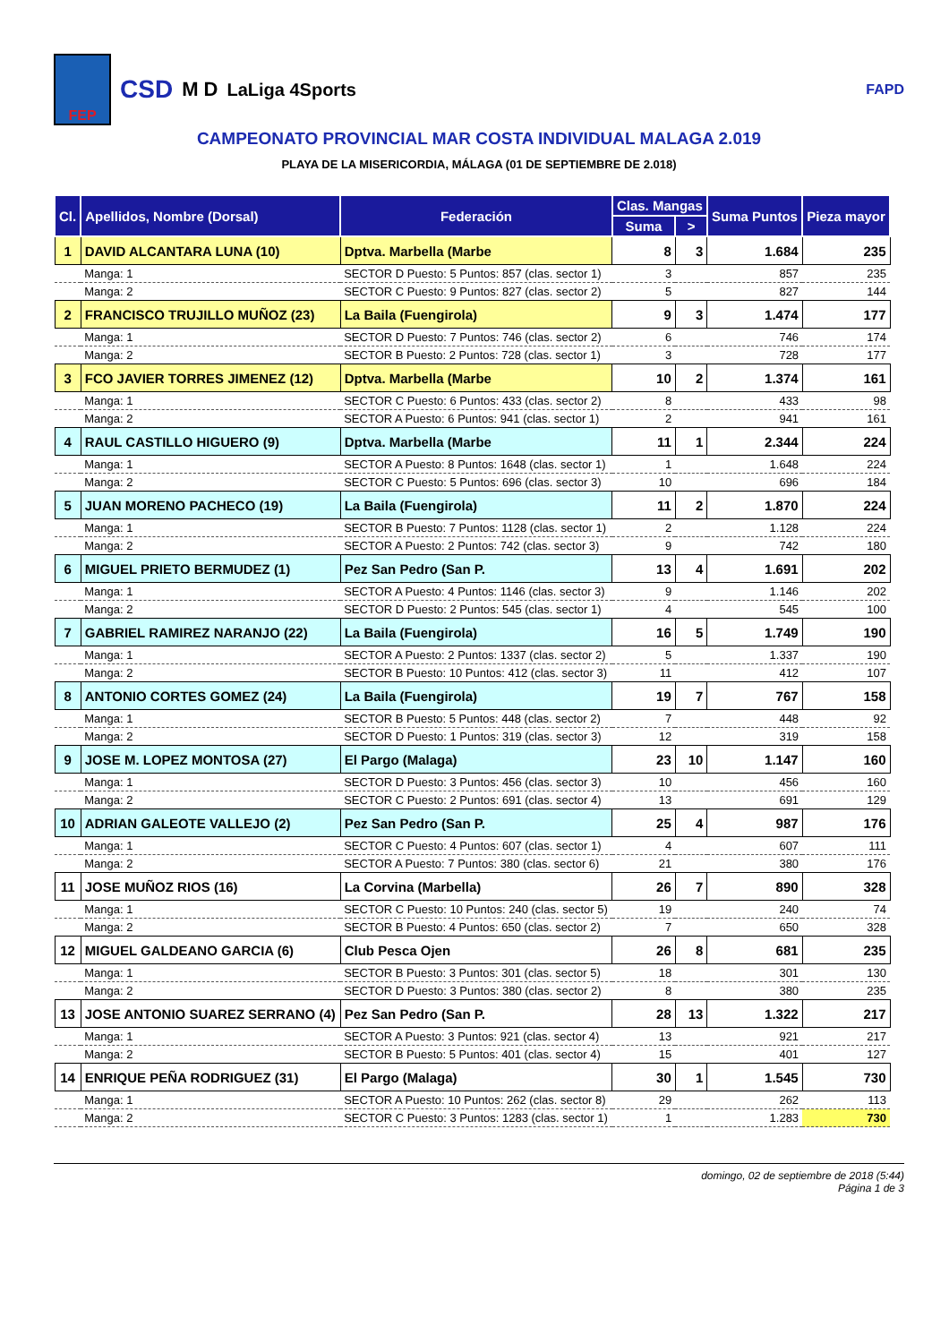FEP
CSD M D LaLiga 4Sports FAPD
CAMPEONATO PROVINCIAL MAR COSTA INDIVIDUAL MALAGA 2.019
PLAYA DE LA MISERICORDIA, MÁLAGA (01 DE SEPTIEMBRE DE 2.018)
| Cl. | Apellidos, Nombre (Dorsal) | Federación | Clas. Mangas | | Suma Puntos | Pieza mayor |
| --- | --- | --- | --- | --- | --- | --- |
| | | | Suma | > | | |
| 1 | DAVID ALCANTARA LUNA (10) | Dptva. Marbella (Marbe | 8 | 3 | 1.684 | 235 |
| | Manga: 1 | SECTOR D Puesto: 5 Puntos: 857 (clas. sector 1) | 3 | | 857 | 235 |
| | Manga: 2 | SECTOR C Puesto: 9 Puntos: 827 (clas. sector 2) | 5 | | 827 | 144 |
| 2 | FRANCISCO TRUJILLO MUÑOZ (23) | La Baila (Fuengirola) | 9 | 3 | 1.474 | 177 |
| | Manga: 1 | SECTOR D Puesto: 7 Puntos: 746 (clas. sector 2) | 6 | | 746 | 174 |
| | Manga: 2 | SECTOR B Puesto: 2 Puntos: 728 (clas. sector 1) | 3 | | 728 | 177 |
| 3 | FCO JAVIER TORRES JIMENEZ (12) | Dptva. Marbella (Marbe | 10 | 2 | 1.374 | 161 |
| | Manga: 1 | SECTOR C Puesto: 6 Puntos: 433 (clas. sector 2) | 8 | | 433 | 98 |
| | Manga: 2 | SECTOR A Puesto: 6 Puntos: 941 (clas. sector 1) | 2 | | 941 | 161 |
| 4 | RAUL CASTILLO HIGUERO (9) | Dptva. Marbella (Marbe | 11 | 1 | 2.344 | 224 |
| | Manga: 1 | SECTOR A Puesto: 8 Puntos: 1648 (clas. sector 1) | 1 | | 1.648 | 224 |
| | Manga: 2 | SECTOR C Puesto: 5 Puntos: 696 (clas. sector 3) | 10 | | 696 | 184 |
| 5 | JUAN MORENO PACHECO (19) | La Baila (Fuengirola) | 11 | 2 | 1.870 | 224 |
| | Manga: 1 | SECTOR B Puesto: 7 Puntos: 1128 (clas. sector 1) | 2 | | 1.128 | 224 |
| | Manga: 2 | SECTOR A Puesto: 2 Puntos: 742 (clas. sector 3) | 9 | | 742 | 180 |
| 6 | MIGUEL PRIETO BERMUDEZ (1) | Pez San Pedro (San P. | 13 | 4 | 1.691 | 202 |
| | Manga: 1 | SECTOR A Puesto: 4 Puntos: 1146 (clas. sector 3) | 9 | | 1.146 | 202 |
| | Manga: 2 | SECTOR D Puesto: 2 Puntos: 545 (clas. sector 1) | 4 | | 545 | 100 |
| 7 | GABRIEL RAMIREZ NARANJO (22) | La Baila (Fuengirola) | 16 | 5 | 1.749 | 190 |
| | Manga: 1 | SECTOR A Puesto: 2 Puntos: 1337 (clas. sector 2) | 5 | | 1.337 | 190 |
| | Manga: 2 | SECTOR B Puesto: 10 Puntos: 412 (clas. sector 3) | 11 | | 412 | 107 |
| 8 | ANTONIO CORTES GOMEZ (24) | La Baila (Fuengirola) | 19 | 7 | 767 | 158 |
| | Manga: 1 | SECTOR B Puesto: 5 Puntos: 448 (clas. sector 2) | 7 | | 448 | 92 |
| | Manga: 2 | SECTOR D Puesto: 1 Puntos: 319 (clas. sector 3) | 12 | | 319 | 158 |
| 9 | JOSE M. LOPEZ MONTOSA (27) | El Pargo (Malaga) | 23 | 10 | 1.147 | 160 |
| | Manga: 1 | SECTOR D Puesto: 3 Puntos: 456 (clas. sector 3) | 10 | | 456 | 160 |
| | Manga: 2 | SECTOR C Puesto: 2 Puntos: 691 (clas. sector 4) | 13 | | 691 | 129 |
| 10 | ADRIAN GALEOTE VALLEJO (2) | Pez San Pedro (San P. | 25 | 4 | 987 | 176 |
| | Manga: 1 | SECTOR C Puesto: 4 Puntos: 607 (clas. sector 1) | 4 | | 607 | 111 |
| | Manga: 2 | SECTOR A Puesto: 7 Puntos: 380 (clas. sector 6) | 21 | | 380 | 176 |
| 11 | JOSE MUÑOZ RIOS (16) | La Corvina (Marbella) | 26 | 7 | 890 | 328 |
| | Manga: 1 | SECTOR C Puesto: 10 Puntos: 240 (clas. sector 5) | 19 | | 240 | 74 |
| | Manga: 2 | SECTOR B Puesto: 4 Puntos: 650 (clas. sector 2) | 7 | | 650 | 328 |
| 12 | MIGUEL GALDEANO GARCIA (6) | Club Pesca Ojen | 26 | 8 | 681 | 235 |
| | Manga: 1 | SECTOR B Puesto: 3 Puntos: 301 (clas. sector 5) | 18 | | 301 | 130 |
| | Manga: 2 | SECTOR D Puesto: 3 Puntos: 380 (clas. sector 2) | 8 | | 380 | 235 |
| 13 | JOSE ANTONIO SUAREZ SERRANO (4) | Pez San Pedro (San P. | 28 | 13 | 1.322 | 217 |
| | Manga: 1 | SECTOR A Puesto: 3 Puntos: 921 (clas. sector 4) | 13 | | 921 | 217 |
| | Manga: 2 | SECTOR B Puesto: 5 Puntos: 401 (clas. sector 4) | 15 | | 401 | 127 |
| 14 | ENRIQUE PEÑA RODRIGUEZ (31) | El Pargo (Malaga) | 30 | 1 | 1.545 | 730 |
| | Manga: 1 | SECTOR A Puesto: 10 Puntos: 262 (clas. sector 8) | 29 | | 262 | 113 |
| | Manga: 2 | SECTOR C Puesto: 3 Puntos: 1283 (clas. sector 1) | 1 | | 1.283 | 730 |
domingo, 02 de septiembre de 2018 (5:44)
Página 1 de 3